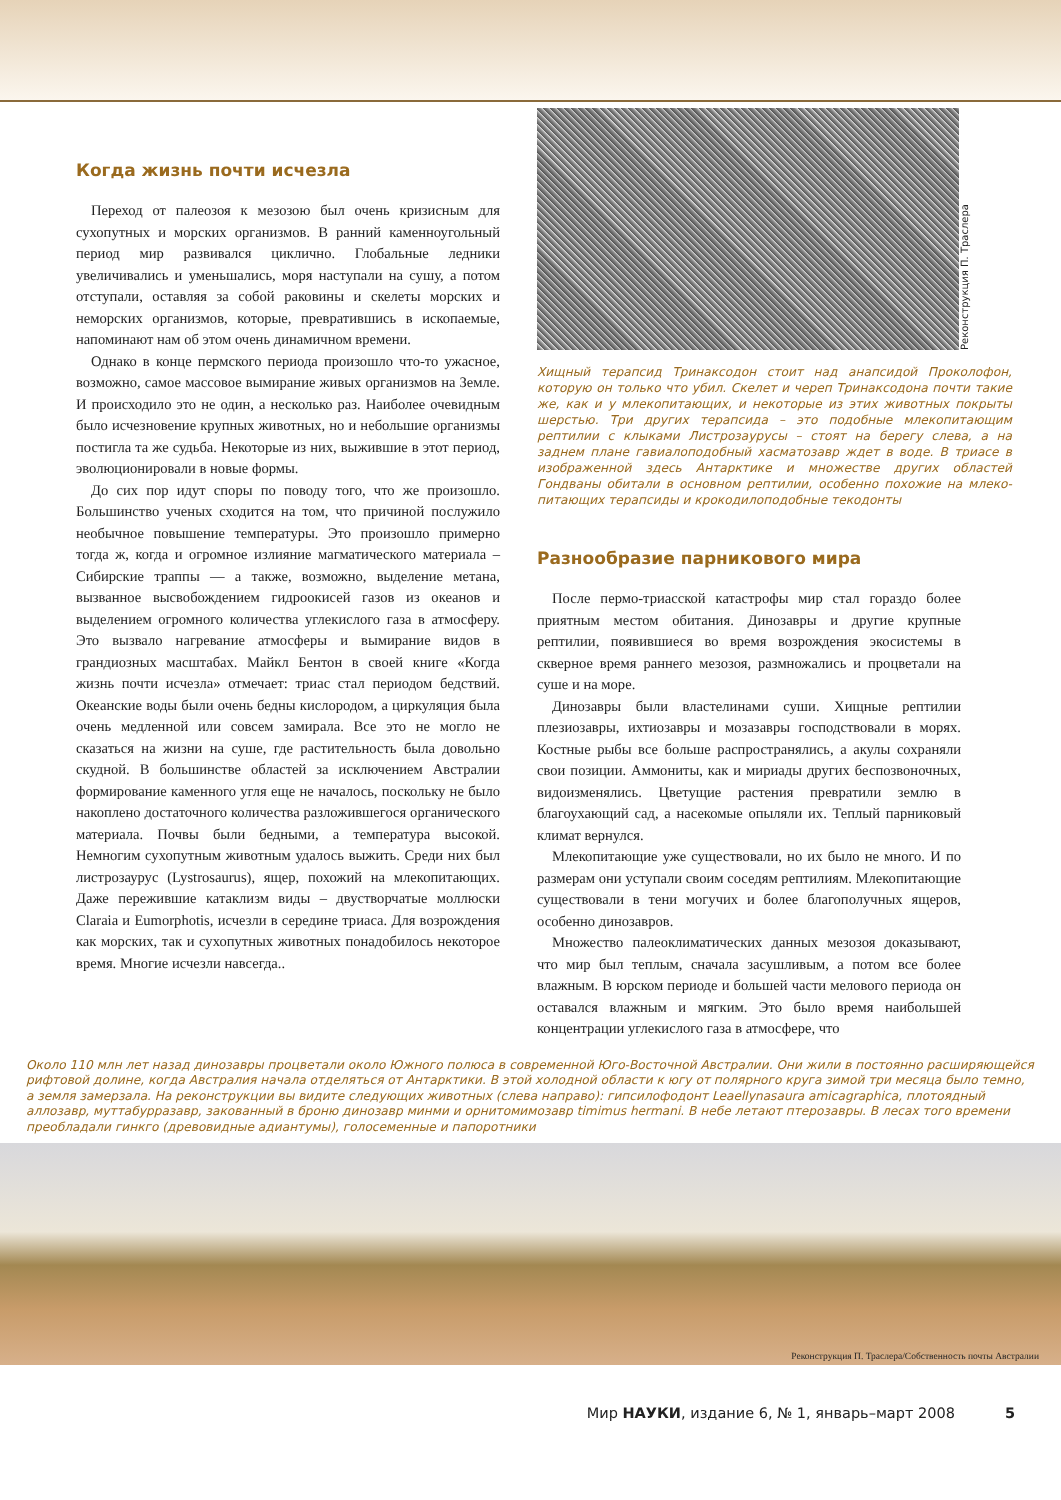Когда жизнь почти исчезла
Переход от палеозоя к мезозою был очень кризисным для сухопутных и морских организмов. В ранний каменноуголь­ный период мир развивался циклично. Глобальные ледни­ки увеличивались и уменьшались, моря наступали на сушу, а потом отступали, оставляя за собой раковины и скелеты морских и неморских организмов, которые, превратившись в ископаемые, напоминают нам об этом очень динамичном времени.
Однако в конце пермского периода произошло что-то ужасное, возможно, самое массовое вымирание живых орга­низмов на Земле. И происходило это не один, а несколько раз. Наиболее очевидным было исчезновение крупных животных, но и небольшие организмы постигла та же судьба. Некоторые из них, выжившие в этот период, эволюционировали в новые формы.
До сих пор идут споры по поводу того, что же произошло. Большинство ученых сходится на том, что причиной послу­жило необычное повышение температуры. Это произошло примерно тогда ж, когда и огромное излияние магматичес­кого материала – Сибирские траппы — а также, возможно, выделение метана, вызванное высвобождением гидроокисей газов из океанов и выделением огромного количества угле­кислого газа в атмосферу. Это вызвало нагревание атмосферы и вымирание видов в грандиозных масштабах. Майкл Бентон в своей книге «Когда жизнь почти исчезла» отмечает: триас стал периодом бедствий. Океанские воды были очень бедны кислородом, а циркуляция была очень медленной или совсем замирала. Все это не могло не сказаться на жизни на суше, где растительность была довольно скудной. В большинстве областей за исключением Австралии формирование камен­ного угля еще не началось, поскольку не было накоплено достаточного количества разложившегося органического материала. Почвы были бедными, а температура высокой. Немногим сухопутным животным удалось выжить. Среди них был листрозаурус (Lystrosaurus), ящер, похожий на млекопи­тающих. Даже пережившие катаклизм виды – двустворчатые моллюски Claraia и Eumorphotis, исчезли в середине триаса. Для возрождения как морских, так и сухопутных животных понадобилось некоторое время. Многие исчезли навсегда..
Реконструкция П. Траслера
Хищный терапсид Тринаксодон стоит над анапсидой Проколофон, которую он только что убил. Скелет и череп Тринаксодона почти такие же, как и у млекопитающих, и некоторые из этих животных покрыты шерстью. Три других терапсида – это подобные млекопита­ющим рептилии с клыками Листрозаурусы – стоят на берегу слева, а на заднем плане гавиалоподобный хасматозавр ждет в воде. В триа­се в изображенной здесь Антарктике и множестве других областей Гондваны обитали в основном рептилии, особенно похожие на млеко­питающих терапсиды и крокодилоподобные текодонты
Разнообразие парникового мира
После пермо-триасской катастрофы мир стал гораздо бо­лее приятным местом обитания. Динозавры и другие крупные рептилии, появившиеся во время возрождения экосистемы в скверное время раннего мезозоя, размножались и процветали на суше и на море.
Динозавры были властелинами суши. Хищные рептилии плезиозавры, ихтиозавры и мозазавры господствовали в морях. Костные рыбы все больше распространялись, а акулы сохра­няли свои позиции. Аммониты, как и мириады других беспоз­воночных, видоизменялись. Цветущие растения превратили землю в благоухающий сад, а насекомые опыляли их. Теплый парниковый климат вернулся.
Млекопитающие уже существовали, но их было не много. И по размерам они уступали своим соседям рептилиям. Мле­копитающие существовали в тени могучих и более благополуч­ных ящеров, особенно динозавров.
Множество палеоклиматических данных мезозоя доказы­вают, что мир был теплым, сначала засушливым, а потом все более влажным. В юрском периоде и большей части мелово­го периода он оставался влажным и мягким. Это было время наибольшей концентрации углекислого газа в атмосфере, что
Около 110 млн лет назад динозавры процветали около Южного полюса в современной Юго-Восточной Австралии. Они жили в постоянно расширяющейся рифтовой долине, когда Австралия начала отделяться от Антарктики. В этой холодной области к югу от полярного круга зимой три месяца было темно, а земля замерзала. На реконструкции вы видите следующих животных (слева направо): гипсилофодонт Leaellynasaura amicagraphica, плотоядный аллозавр, муттабурразавр, закованный в броню динозавр минми и орнитомимозавр timimus hermani. В небе летают птерозавры. В лесах того времени преобладали гинкго (древовидные адиантумы), голосеменные и папоротники
Реконструкция П. Траслера/Собственность почты Австралии
Мир НАУКИ, издание 6, № 1, январь–март 2008 5